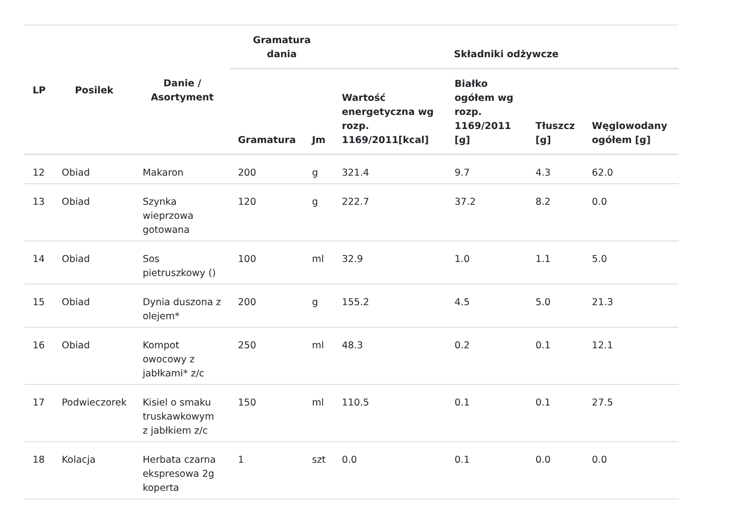| LP | Posilek | Danie / Asortyment | Gramatura dania | | Składniki odżywcze | | | |
| --- | --- | --- | --- | --- | --- | --- | --- | --- |
| | | | Gramatura | Jm | Wartość energetyczna wg rozp. 1169/2011[kcal] | Białko ogółem wg rozp. 1169/2011 [g] | Tłuszcz [g] | Węglowodany ogółem [g] |
| 12 | Obiad | Makaron | 200 | g | 321.4 | 9.7 | 4.3 | 62.0 |
| 13 | Obiad | Szynka wieprzowa gotowana | 120 | g | 222.7 | 37.2 | 8.2 | 0.0 |
| 14 | Obiad | Sos pietruszkowy () | 100 | ml | 32.9 | 1.0 | 1.1 | 5.0 |
| 15 | Obiad | Dynia duszona z olejem* | 200 | g | 155.2 | 4.5 | 5.0 | 21.3 |
| 16 | Obiad | Kompot owocowy z jabłkami* z/c | 250 | ml | 48.3 | 0.2 | 0.1 | 12.1 |
| 17 | Podwieczorek | Kisiel o smaku truskawkowym z jabłkiem z/c | 150 | ml | 110.5 | 0.1 | 0.1 | 27.5 |
| 18 | Kolacja | Herbata czarna ekspresowa 2g koperta | 1 | szt | 0.0 | 0.1 | 0.0 | 0.0 |